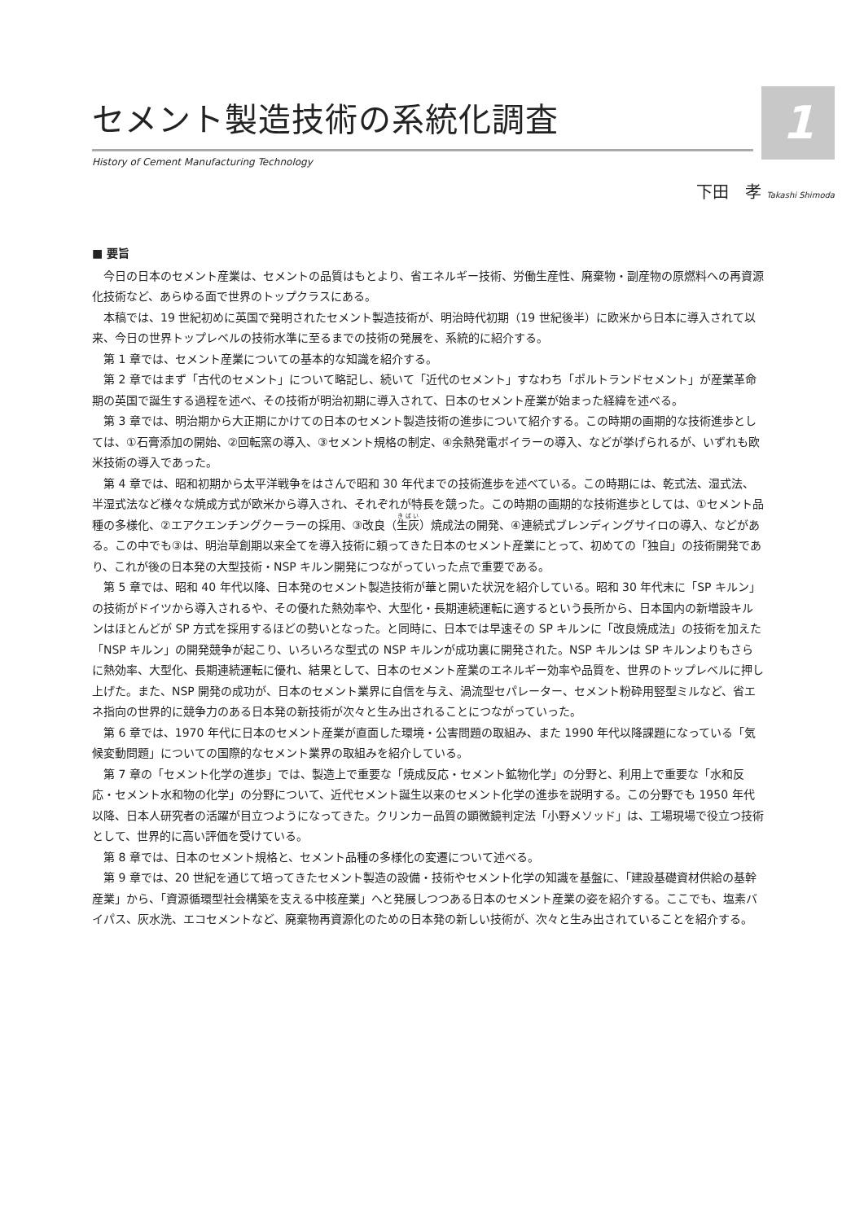1
セメント製造技術の系統化調査
History of Cement Manufacturing Technology
下田　孝 Takashi Shimoda
■ 要旨
今日の日本のセメント産業は、セメントの品質はもとより、省エネルギー技術、労働生産性、廃棄物・副産物の原燃料への再資源化技術など、あらゆる面で世界のトップクラスにある。
本稿では、19 世紀初めに英国で発明されたセメント製造技術が、明治時代初期（19 世紀後半）に欧米から日本に導入されて以来、今日の世界トップレベルの技術水準に至るまでの技術の発展を、系統的に紹介する。
第 1 章では、セメント産業についての基本的な知識を紹介する。
第 2 章ではまず「古代のセメント」について略記し、続いて「近代のセメント」すなわち「ポルトランドセメント」が産業革命期の英国で誕生する過程を述べ、その技術が明治初期に導入されて、日本のセメント産業が始まった経緯を述べる。
第 3 章では、明治期から大正期にかけての日本のセメント製造技術の進歩について紹介する。この時期の画期的な技術進歩としては、①石膏添加の開始、②回転窯の導入、③セメント規格の制定、④余熱発電ボイラーの導入、などが挙げられるが、いずれも欧米技術の導入であった。
第 4 章では、昭和初期から太平洋戦争をはさんで昭和 30 年代までの技術進歩を述べている。この時期には、乾式法、湿式法、半湿式法など様々な焼成方式が欧米から導入され、それぞれが特長を競った。この時期の画期的な技術進歩としては、①セメント品種の多様化、②エアクエンチングクーラーの採用、③改良（生灰）焼成法の開発、④連続式ブレンディングサイロの導入、などがある。この中でも③は、明治草創期以来全てを導入技術に頼ってきた日本のセメント産業にとって、初めての「独自」の技術開発であり、これが後の日本発の大型技術・NSP キルン開発につながっていった点で重要である。
第 5 章では、昭和 40 年代以降、日本発のセメント製造技術が華と開いた状況を紹介している。昭和 30 年代末に「SP キルン」の技術がドイツから導入されるや、その優れた熱効率や、大型化・長期連続運転に適するという長所から、日本国内の新増設キルンはほとんどが SP 方式を採用するほどの勢いとなった。と同時に、日本では早速その SP キルンに「改良焼成法」の技術を加えた「NSP キルン」の開発競争が起こり、いろいろな型式の NSP キルンが成功裏に開発された。NSP キルンは SP キルンよりもさらに熱効率、大型化、長期連続運転に優れ、結果として、日本のセメント産業のエネルギー効率や品質を、世界のトップレベルに押し上げた。また、NSP 開発の成功が、日本のセメント業界に自信を与え、渦流型セパレーター、セメント粉砕用竪型ミルなど、省エネ指向の世界的に競争力のある日本発の新技術が次々と生み出されることにつながっていった。
第 6 章では、1970 年代に日本のセメント産業が直面した環境・公害問題の取組み、また 1990 年代以降課題になっている「気候変動問題」についての国際的なセメント業界の取組みを紹介している。
第 7 章の「セメント化学の進歩」では、製造上で重要な「焼成反応・セメント鉱物化学」の分野と、利用上で重要な「水和反応・セメント水和物の化学」の分野について、近代セメント誕生以来のセメント化学の進歩を説明する。この分野でも 1950 年代以降、日本人研究者の活躍が目立つようになってきた。クリンカー品質の顕微鏡判定法「小野メソッド」は、工場現場で役立つ技術として、世界的に高い評価を受けている。
第 8 章では、日本のセメント規格と、セメント品種の多様化の変遷について述べる。
第 9 章では、20 世紀を通じて培ってきたセメント製造の設備・技術やセメント化学の知識を基盤に、「建設基礎資材供給の基幹産業」から、「資源循環型社会構築を支える中核産業」へと発展しつつある日本のセメント産業の姿を紹介する。ここでも、塩素バイパス、灰水洗、エコセメントなど、廃棄物再資源化のための日本発の新しい技術が、次々と生み出されていることを紹介する。